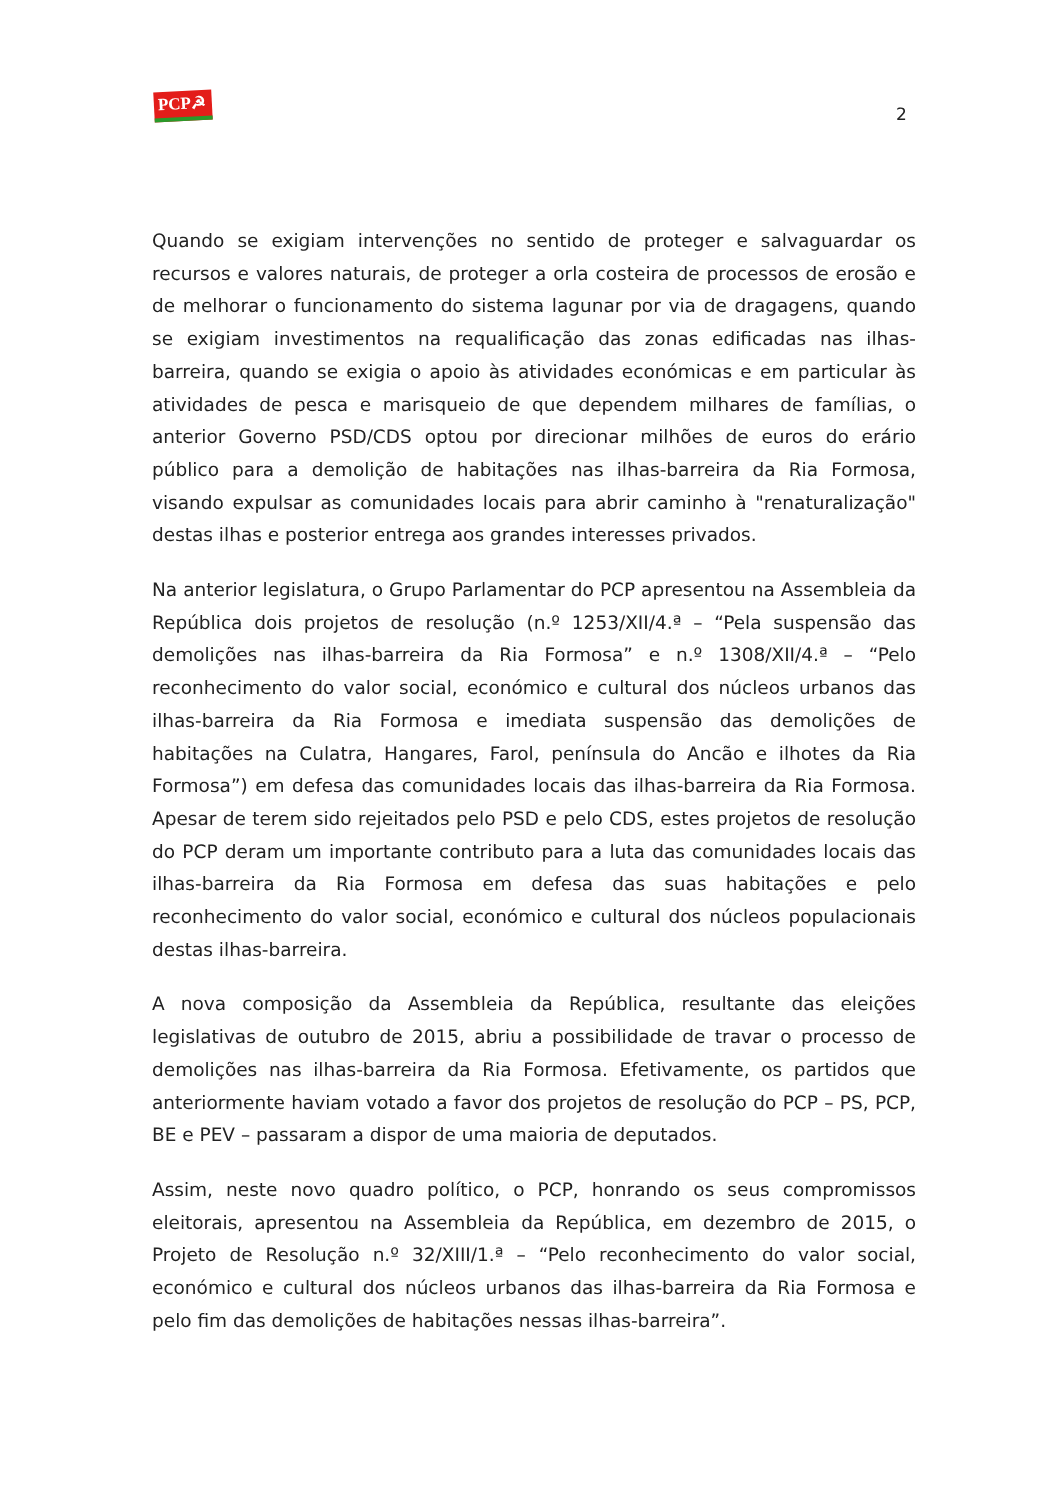PCP☭
2
Quando se exigiam intervenções no sentido de proteger e salvaguardar os recursos e valores naturais, de proteger a orla costeira de processos de erosão e de melhorar o funcionamento do sistema lagunar por via de dragagens, quando se exigiam investimentos na requalificação das zonas edificadas nas ilhas-barreira, quando se exigia o apoio às atividades económicas e em particular às atividades de pesca e marisqueio de que dependem milhares de famílias, o anterior Governo PSD/CDS optou por direcionar milhões de euros do erário público para a demolição de habitações nas ilhas-barreira da Ria Formosa, visando expulsar as comunidades locais para abrir caminho à "renaturalização" destas ilhas e posterior entrega aos grandes interesses privados.
Na anterior legislatura, o Grupo Parlamentar do PCP apresentou na Assembleia da República dois projetos de resolução (n.º 1253/XII/4.ª – “Pela suspensão das demolições nas ilhas-barreira da Ria Formosa” e n.º 1308/XII/4.ª – “Pelo reconhecimento do valor social, económico e cultural dos núcleos urbanos das ilhas-barreira da Ria Formosa e imediata suspensão das demolições de habitações na Culatra, Hangares, Farol, península do Ancão e ilhotes da Ria Formosa”) em defesa das comunidades locais das ilhas-barreira da Ria Formosa. Apesar de terem sido rejeitados pelo PSD e pelo CDS, estes projetos de resolução do PCP deram um importante contributo para a luta das comunidades locais das ilhas-barreira da Ria Formosa em defesa das suas habitações e pelo reconhecimento do valor social, económico e cultural dos núcleos populacionais destas ilhas-barreira.
A nova composição da Assembleia da República, resultante das eleições legislativas de outubro de 2015, abriu a possibilidade de travar o processo de demolições nas ilhas-barreira da Ria Formosa. Efetivamente, os partidos que anteriormente haviam votado a favor dos projetos de resolução do PCP – PS, PCP, BE e PEV – passaram a dispor de uma maioria de deputados.
Assim, neste novo quadro político, o PCP, honrando os seus compromissos eleitorais, apresentou na Assembleia da República, em dezembro de 2015, o Projeto de Resolução n.º 32/XIII/1.ª – “Pelo reconhecimento do valor social, económico e cultural dos núcleos urbanos das ilhas-barreira da Ria Formosa e pelo fim das demolições de habitações nessas ilhas-barreira”.